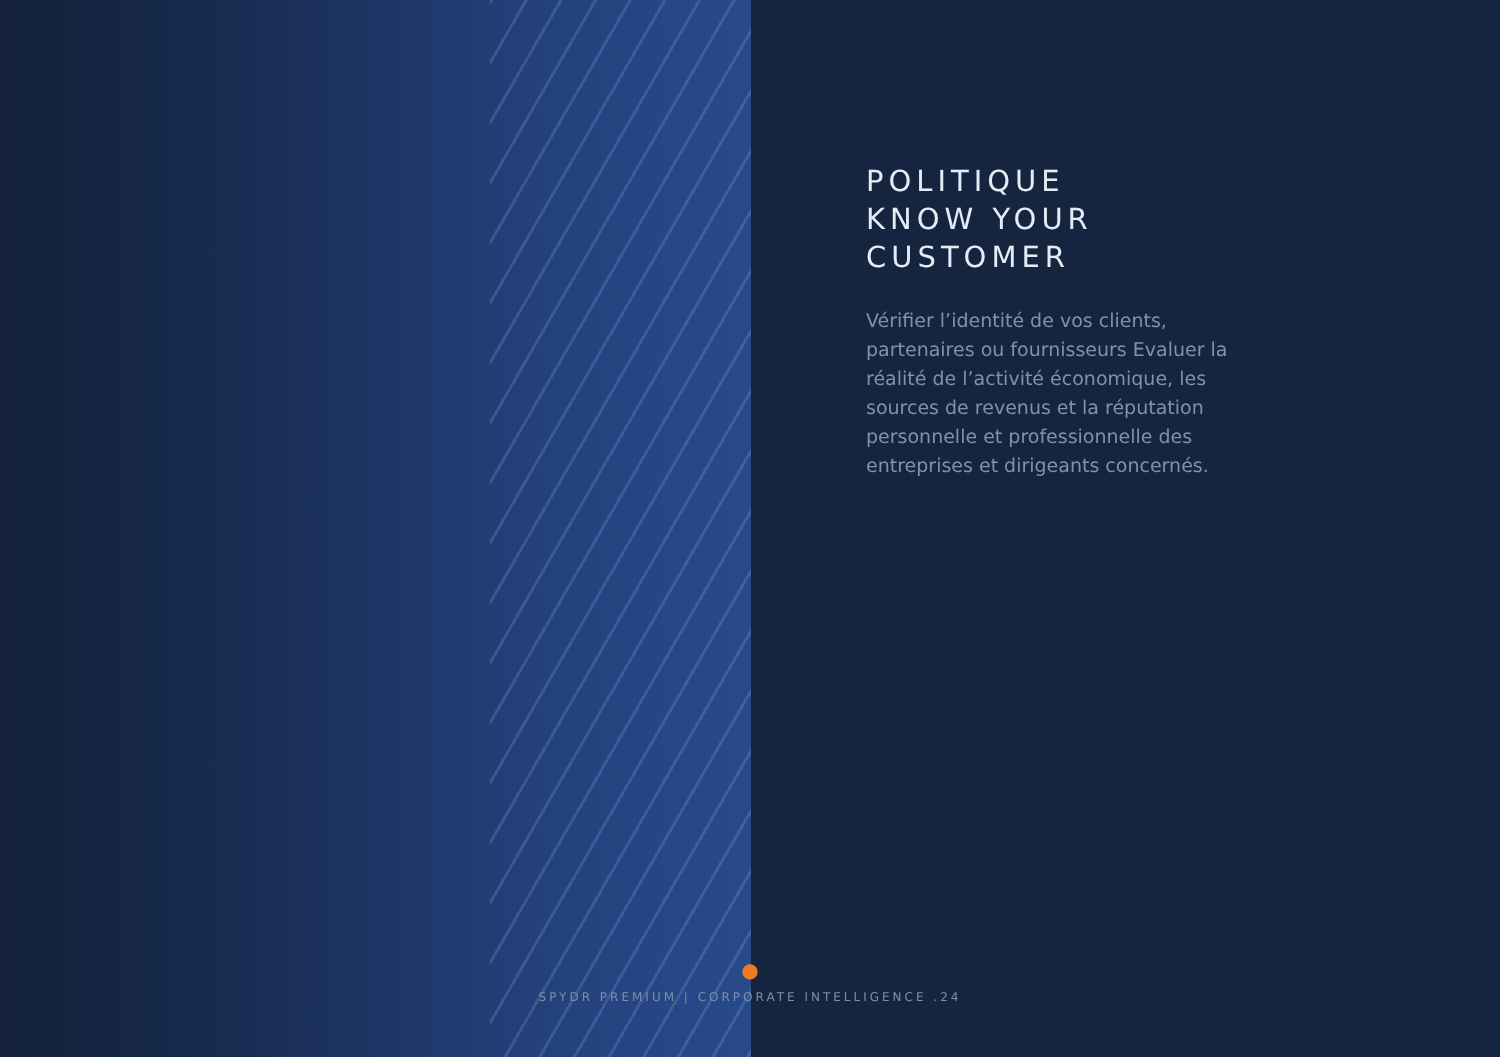POLITIQUE
KNOW YOUR
CUSTOMER
Vérifier l’identité de vos clients, partenaires ou fournisseurs Evaluer la réalité de l’activité économique, les sources de revenus et la réputation personnelle et professionnelle des entreprises et dirigeants concernés.
●
SPYDR PREMIUM | CORPORATE INTELLIGENCE .24